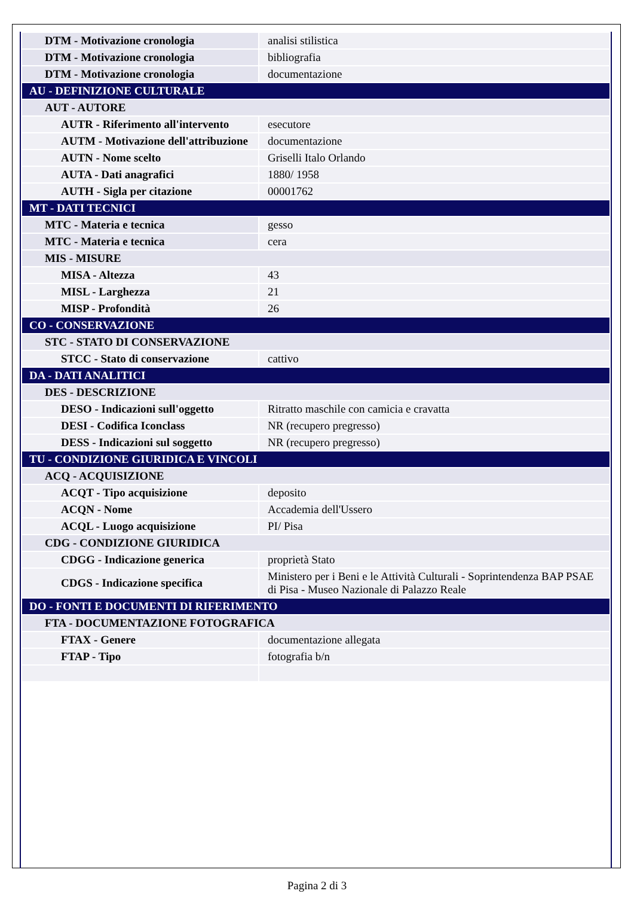| DTM - Motivazione cronologia | analisi stilistica |
| DTM - Motivazione cronologia | bibliografia |
| DTM - Motivazione cronologia | documentazione |
| AU - DEFINIZIONE CULTURALE | |
| AUT - AUTORE | |
| AUTR - Riferimento all'intervento | esecutore |
| AUTM - Motivazione dell'attribuzione | documentazione |
| AUTN - Nome scelto | Griselli Italo Orlando |
| AUTA - Dati anagrafici | 1880/ 1958 |
| AUTH - Sigla per citazione | 00001762 |
| MT - DATI TECNICI | |
| MTC - Materia e tecnica | gesso |
| MTC - Materia e tecnica | cera |
| MIS - MISURE | |
| MISA - Altezza | 43 |
| MISL - Larghezza | 21 |
| MISP - Profondità | 26 |
| CO - CONSERVAZIONE | |
| STC - STATO DI CONSERVAZIONE | |
| STCC - Stato di conservazione | cattivo |
| DA - DATI ANALITICI | |
| DES - DESCRIZIONE | |
| DESO - Indicazioni sull'oggetto | Ritratto maschile con camicia e cravatta |
| DESI - Codifica Iconclass | NR (recupero pregresso) |
| DESS - Indicazioni sul soggetto | NR (recupero pregresso) |
| TU - CONDIZIONE GIURIDICA E VINCOLI | |
| ACQ - ACQUISIZIONE | |
| ACQT - Tipo acquisizione | deposito |
| ACQN - Nome | Accademia dell'Ussero |
| ACQL - Luogo acquisizione | PI/ Pisa |
| CDG - CONDIZIONE GIURIDICA | |
| CDGG - Indicazione generica | proprietà Stato |
| CDGS - Indicazione specifica | Ministero per i Beni e le Attività Culturali - Soprintendenza BAP PSAE di Pisa - Museo Nazionale di Palazzo Reale |
| DO - FONTI E DOCUMENTI DI RIFERIMENTO | |
| FTA - DOCUMENTAZIONE FOTOGRAFICA | |
| FTAX - Genere | documentazione allegata |
| FTAP - Tipo | fotografia b/n |
Pagina 2 di 3